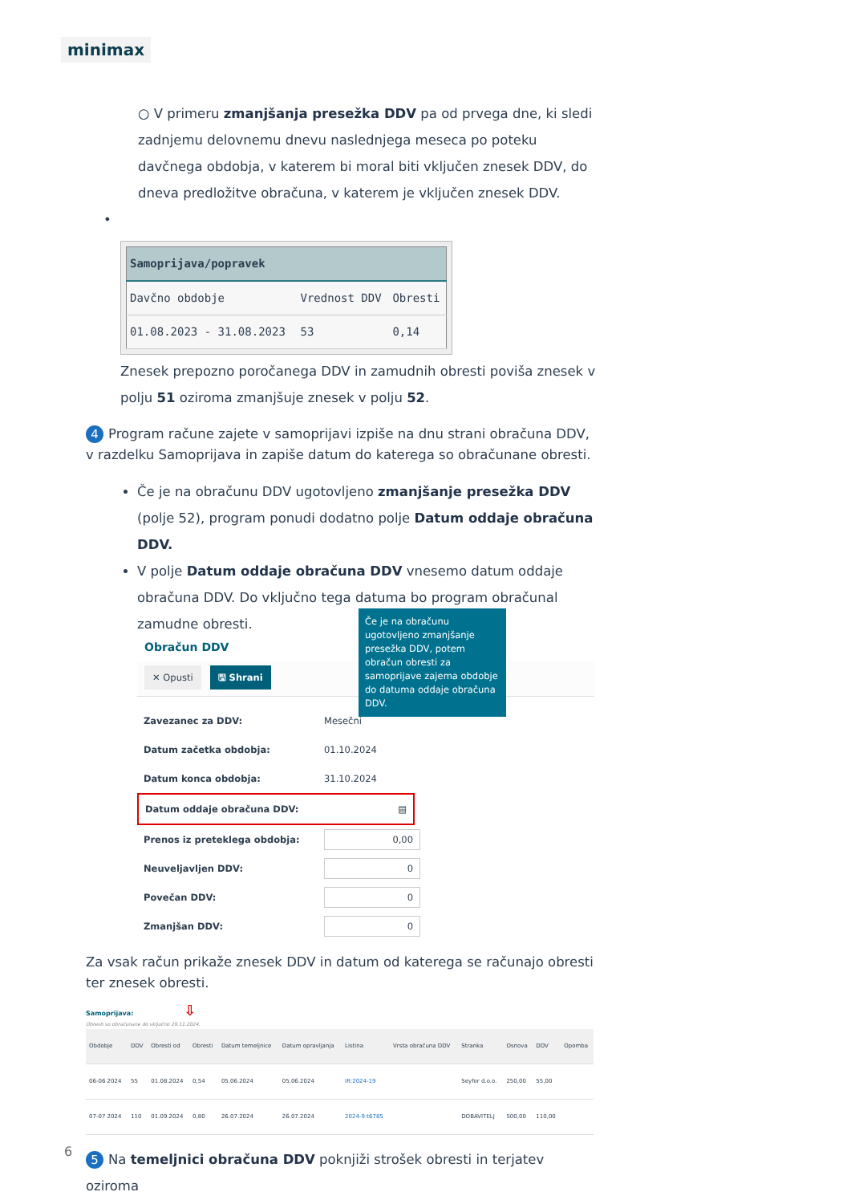minimax
○ V primeru zmanjšanja presežka DDV pa od prvega dne, ki sledi zadnjemu delovnemu dnevu naslednjega meseca po poteku davčnega obdobja, v katerem bi moral biti vključen znesek DDV, do dneva predložitve obračuna, v katerem je vključen znesek DDV.
•
| Samoprijava/popravek | | |
| --- | --- | --- |
| Davčno obdobje | Vrednost DDV | Obresti |
| 01.08.2023 - 31.08.2023 | 53 | 0,14 |
Znesek prepozno poročanega DDV in zamudnih obresti poviša znesek v polju 51 oziroma zmanjšuje znesek v polju 52.
4 Program račune zajete v samoprijavi izpiše na dnu strani obračuna DDV, v razdelku Samoprijava in zapiše datum do katerega so obračunane obresti.
Če je na obračunu DDV ugotovljeno zmanjšanje presežka DDV (polje 52), program ponudi dodatno polje Datum oddaje obračuna DDV.
V polje Datum oddaje obračuna DDV vnesemo datum oddaje obračuna DDV. Do vključno tega datuma bo program obračunal zamudne obresti.
Obračun DDV
✕ Opusti 🖫 Shrani
Zavezanec za DDV: Mesečni
Datum začetka obdobja: 01.10.2024
Datum konca obdobja: 31.10.2024
Datum oddaje obračuna DDV: ▤
Prenos iz preteklega obdobja: 0,00
Neuveljavljen DDV: 0
Povečan DDV: 0
Zmanjšan DDV: 0
Za vsak račun prikaže znesek DDV in datum od katerega se računajo obresti ter znesek obresti.
Samoprijava: ⇩
Obresti so obračunane do vključno 29.11.2024.
| Obdobje | DDV | Obresti od | Obresti | Datum temeljnice | Datum opravljanja | Listina | Vrsta obračuna DDV | Stranka | Osnova | DDV | Opomba |
| --- | --- | --- | --- | --- | --- | --- | --- | --- | --- | --- | --- |
| 06-06 2024 | 55 | 01.08.2024 | 0,54 | 05.06.2024 | 05.06.2024 | IR:2024-19 | | Seyfor d.o.o. | 250,00 | 55,00 | |
| 07-07 2024 | 110 | 01.09.2024 | 0,80 | 26.07.2024 | 26.07.2024 | 2024-9:t6785 | | DOBAVITELJ | 500,00 | 110,00 | |
5 Na temeljnici obračuna DDV poknjiži strošek obresti in terjatev oziroma
Če je na obračunu ugotovljeno zmanjšanje presežka DDV, potem obračun obresti za samoprijave zajema obdobje do datuma oddaje obračuna DDV.
6